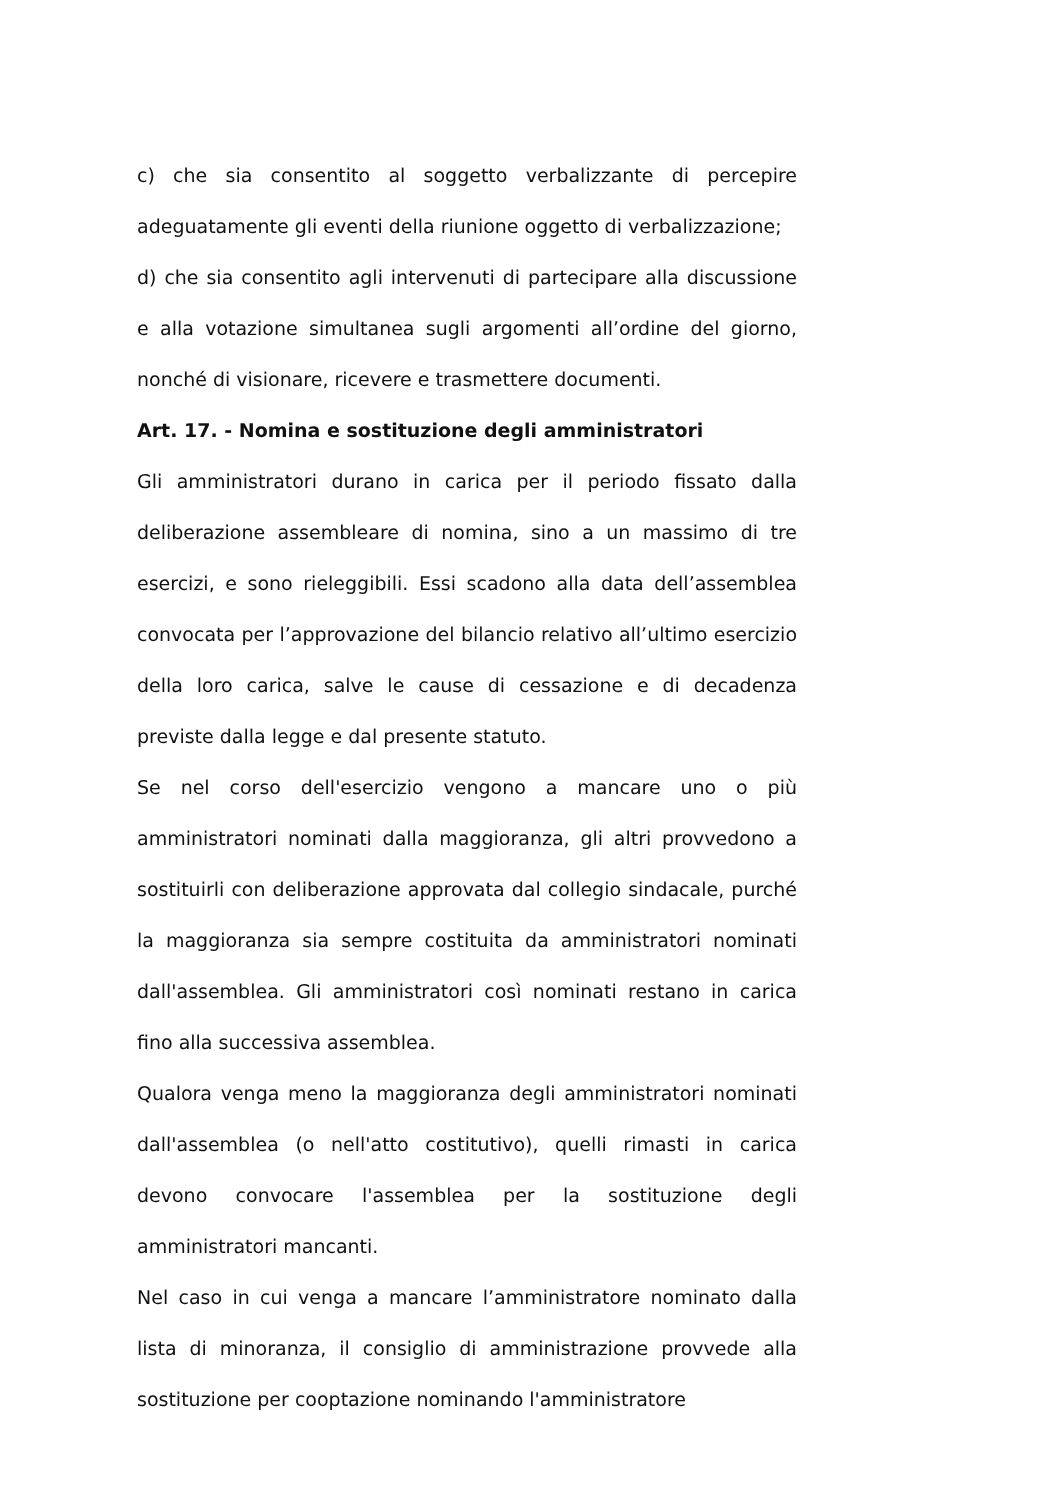c) che sia consentito al soggetto verbalizzante di percepire adeguatamente gli eventi della riunione oggetto di verbalizzazione;
d) che sia consentito agli intervenuti di partecipare alla discussione e alla votazione simultanea sugli argomenti all’ordine del giorno, nonché di visionare, ricevere e trasmettere documenti.
Art. 17. - Nomina e sostituzione degli amministratori
Gli amministratori durano in carica per il periodo fissato dalla deliberazione assembleare di nomina, sino a un massimo di tre esercizi, e sono rieleggibili. Essi scadono alla data dell’assemblea convocata per l’approvazione del bilancio relativo all’ultimo esercizio della loro carica, salve le cause di cessazione e di decadenza previste dalla legge e dal presente statuto.
Se nel corso dell'esercizio vengono a mancare uno o più amministratori nominati dalla maggioranza, gli altri provvedono a sostituirli con deliberazione approvata dal collegio sindacale, purché la maggioranza sia sempre costituita da amministratori nominati dall'assemblea. Gli amministratori così nominati restano in carica fino alla successiva assemblea.
Qualora venga meno la maggioranza degli amministratori nominati dall'assemblea (o nell'atto costitutivo), quelli rimasti in carica devono convocare l'assemblea per la sostituzione degli amministratori mancanti.
Nel caso in cui venga a mancare l’amministratore nominato dalla lista di minoranza, il consiglio di amministrazione provvede alla sostituzione per cooptazione nominando l'amministratore